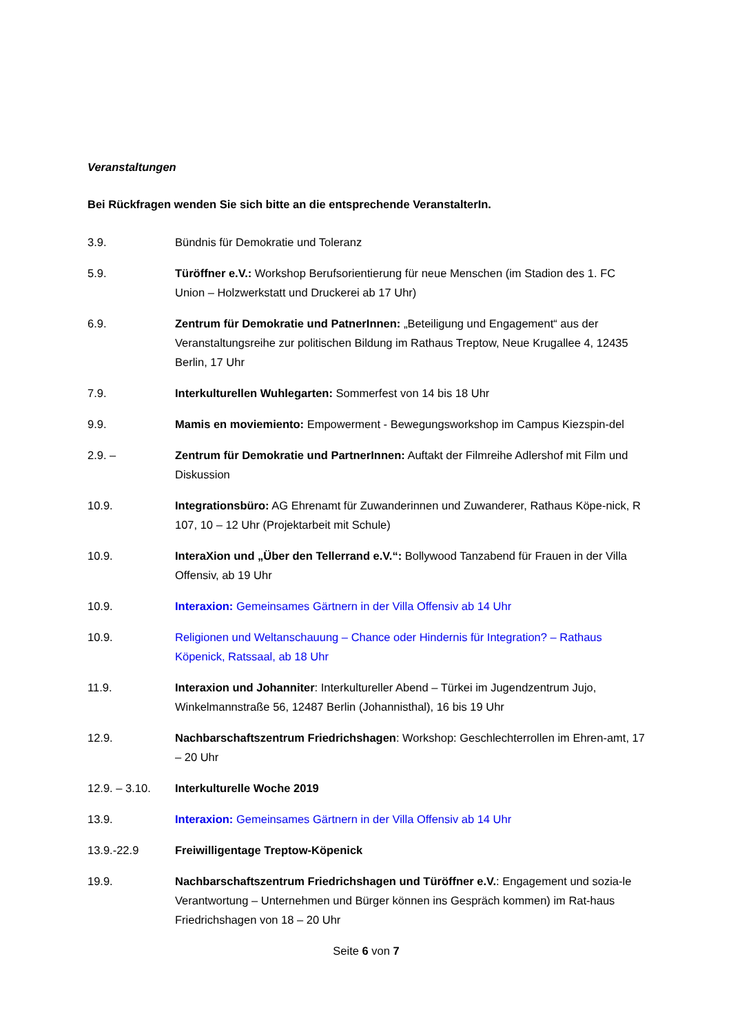Veranstaltungen
Bei Rückfragen wenden Sie sich bitte an die entsprechende VeranstalterIn.
3.9. Bündnis für Demokratie und Toleranz
5.9. Türöffner e.V.: Workshop Berufsorientierung für neue Menschen (im Stadion des 1. FC Union – Holzwerkstatt und Druckerei ab 17 Uhr)
6.9. Zentrum für Demokratie und PatnerInnen: „Beteiligung und Engagement“ aus der Veranstaltungsreihe zur politischen Bildung im Rathaus Treptow, Neue Krugallee 4, 12435 Berlin, 17 Uhr
7.9. Interkulturellen Wuhlegarten: Sommerfest von 14 bis 18 Uhr
9.9. Mamis en moviemiento: Empowerment - Bewegungsworkshop im Campus Kiezspin-del
2.9. – Zentrum für Demokratie und PartnerInnen: Auftakt der Filmreihe Adlershof mit Film und Diskussion
10.9. Integrationsbüro: AG Ehrenamt für Zuwanderinnen und Zuwanderer, Rathaus Köpe-nick, R 107, 10 – 12 Uhr (Projektarbeit mit Schule)
10.9. InteraXion und „Über den Tellerrand e.V.“: Bollywood Tanzabend für Frauen in der Villa Offensiv, ab 19 Uhr
10.9. Interaxion: Gemeinsames Gärtnern in der Villa Offensiv ab 14 Uhr
10.9. Religionen und Weltanschauung – Chance oder Hindernis für Integration? – Rathaus Köpenick, Ratssaal, ab 18 Uhr
11.9. Interaxion und Johanniter: Interkultureller Abend – Türkei im Jugendzentrum Jujo, Winkelmannstraße 56, 12487 Berlin (Johannisthal), 16 bis 19 Uhr
12.9. Nachbarschaftszentrum Friedrichshagen: Workshop: Geschlechterrollen im Ehren-amt, 17 – 20 Uhr
12.9. – 3.10.
Interkulturelle Woche 2019
13.9. Interaxion: Gemeinsames Gärtnern in der Villa Offensiv ab 14 Uhr
13.9.-22.9 Freiwilligentage Treptow-Köpenick
19.9. Nachbarschaftszentrum Friedrichshagen und Türöffner e.V.: Engagement und sozia-le Verantwortung – Unternehmen und Bürger können ins Gespräch kommen) im Rat-haus Friedrichshagen von 18 – 20 Uhr
Seite 6 von 7